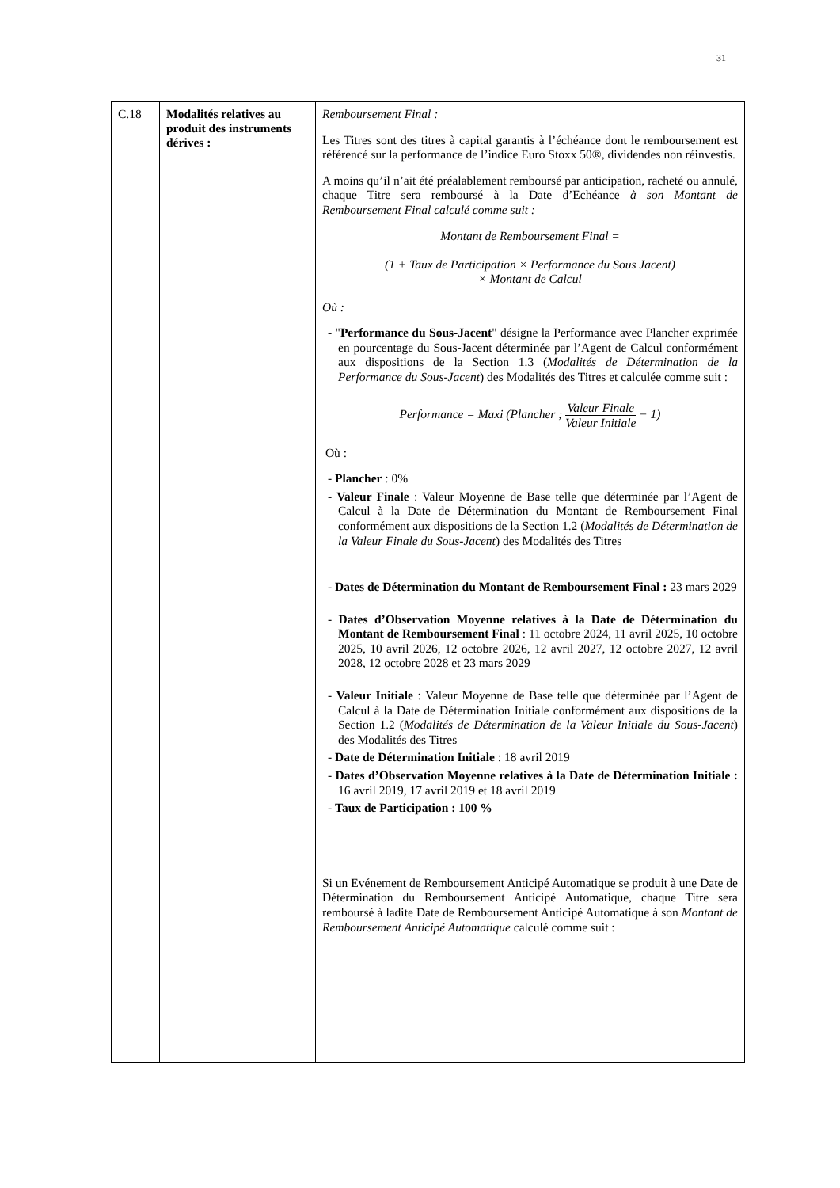31
| C.18 | Modalités relatives au produit des instruments dérives : | Remboursement Final : Les Titres sont des titres à capital garantis à l’échéance dont le remboursement est référencé sur la performance de l’indice Euro Stoxx 50®, dividendes non réinvestis. A moins qu’il n’ait été préalablement remboursé par anticipation, racheté ou annulé, chaque Titre sera remboursé à la Date d’Echéance à son Montant de Remboursement Final calculé comme suit : Montant de Remboursement Final = (1 + Taux de Participation × Performance du Sous Jacent) × Montant de Calcul Où : - " Performance du Sous-Jacent " désigne la Performance avec Plancher exprimée en pourcentage du Sous-Jacent déterminée par l’Agent de Calcul conformément aux dispositions de la Section 1.3 ( Modalités de Détermination de la Performance du Sous-Jacent ) des Modalités des Titres et calculée comme suit : Performance = Maxi (Plancher ; Valeur Finale Valeur Initiale − 1) Où : - Plancher : 0% - Valeur Finale : Valeur Moyenne de Base telle que déterminée par l’Agent de Calcul à la Date de Détermination du Montant de Remboursement Final conformément aux dispositions de la Section 1.2 ( Modalités de Détermination de la Valeur Finale du Sous-Jacent ) des Modalités des Titres - Dates de Détermination du Montant de Remboursement Final : 23 mars 2029 - Dates d’Observation Moyenne relatives à la Date de Détermination du Montant de Remboursement Final : 11 octobre 2024, 11 avril 2025, 10 octobre 2025, 10 avril 2026, 12 octobre 2026, 12 avril 2027, 12 octobre 2027, 12 avril 2028, 12 octobre 2028 et 23 mars 2029 - Valeur Initiale : Valeur Moyenne de Base telle que déterminée par l’Agent de Calcul à la Date de Détermination Initiale conformément aux dispositions de la Section 1.2 ( Modalités de Détermination de la Valeur Initiale du Sous-Jacent ) des Modalités des Titres - Date de Détermination Initiale : 18 avril 2019 - Dates d’Observation Moyenne relatives à la Date de Détermination Initiale : 16 avril 2019, 17 avril 2019 et 18 avril 2019 - Taux de Participation : 100 % Si un Evénement de Remboursement Anticipé Automatique se produit à une Date de Détermination du Remboursement Anticipé Automatique, chaque Titre sera remboursé à ladite Date de Remboursement Anticipé Automatique à son Montant de Remboursement Anticipé Automatique calculé comme suit : |